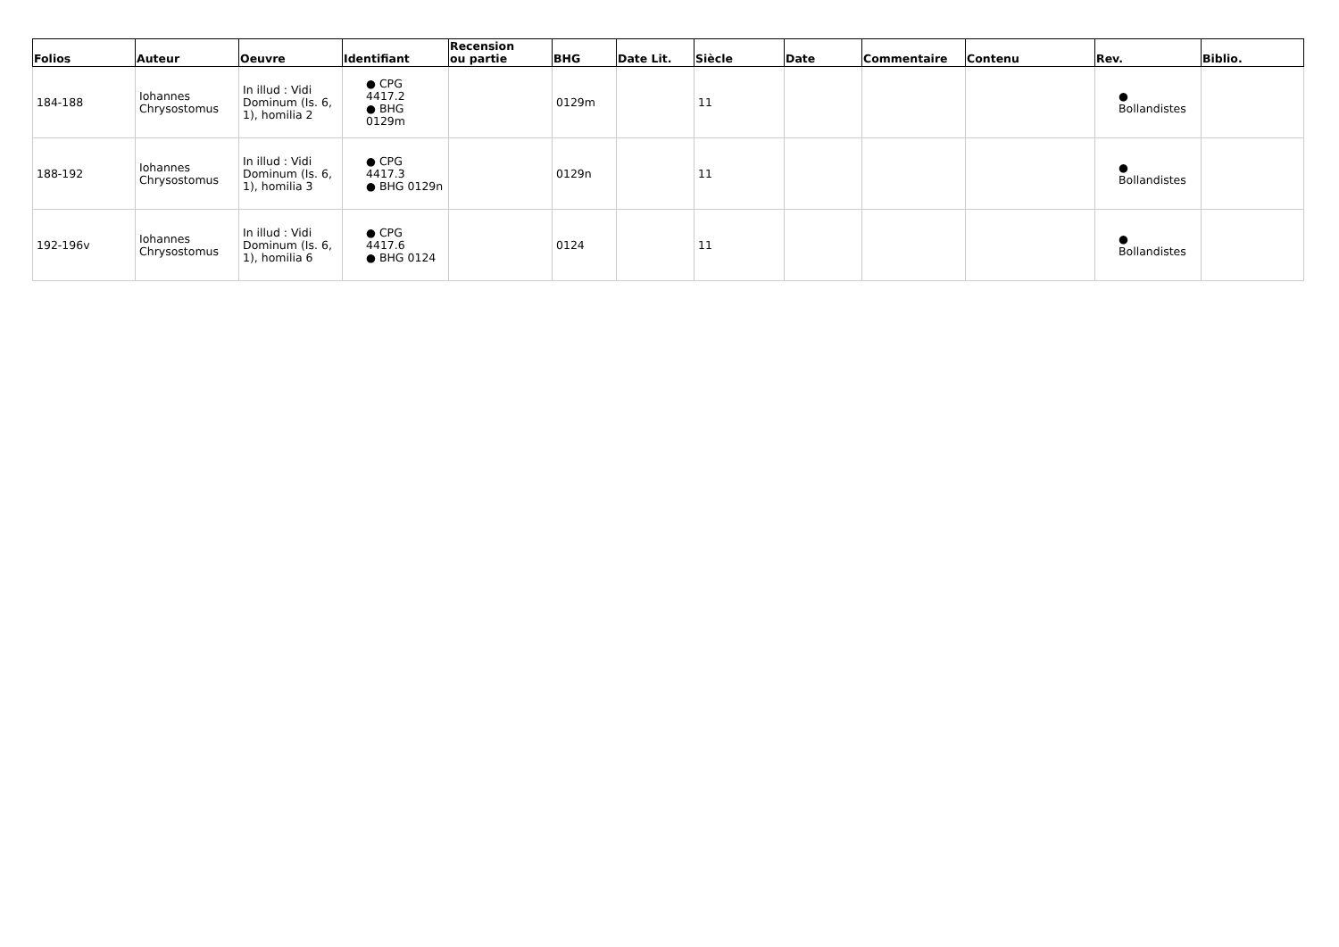| Folios | Auteur | Oeuvre | Identifiant | Recension ou partie | BHG | Date Lit. | Siècle | Date | Commentaire | Contenu | Rev. | Biblio. |
| --- | --- | --- | --- | --- | --- | --- | --- | --- | --- | --- | --- | --- |
| 184-188 | Iohannes Chrysostomus | In illud : Vidi Dominum (Is. 6, 1), homilia 2 | ● CPG 4417.2 ● BHG 0129m | | 0129m | | 11 | | | | ● Bollandistes | |
| 188-192 | Iohannes Chrysostomus | In illud : Vidi Dominum (Is. 6, 1), homilia 3 | ● CPG 4417.3 ● BHG 0129n | | 0129n | | 11 | | | | ● Bollandistes | |
| 192-196v | Iohannes Chrysostomus | In illud : Vidi Dominum (Is. 6, 1), homilia 6 | ● CPG 4417.6 ● BHG 0124 | | 0124 | | 11 | | | | ● Bollandistes | |